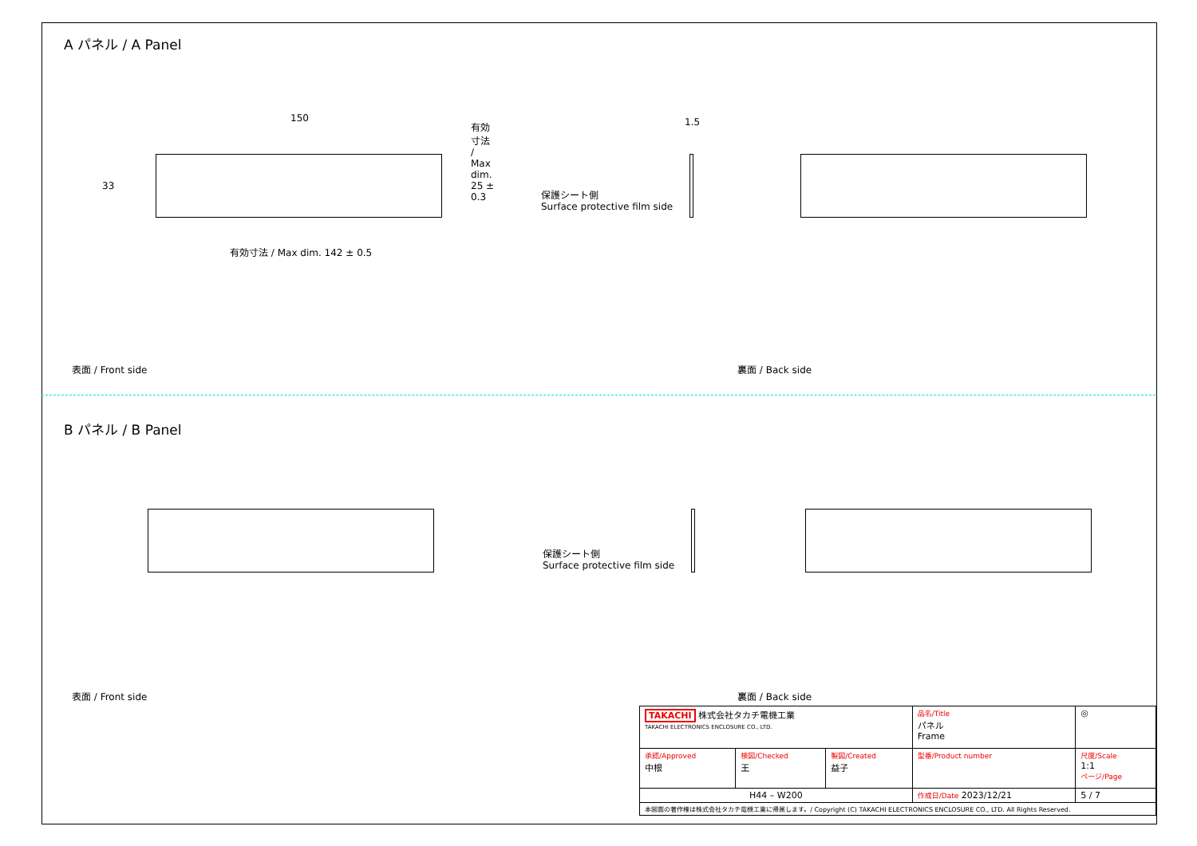A パネル / A Panel
150
33
有効寸法 / Max dim. 142 ± 0.5
有効寸法 / Max dim. 25 ± 0.3
1.5
保護シート側
Surface protective film side
表面 / Front side 裏面 / Back side
B パネル / B Panel
保護シート側
Surface protective film side
表面 / Front side 裏面 / Back side
| TAKACHI 株式会社タカチ電機工業 TAKACHI ELECTRONICS ENCLOSURE CO., LTD. | | | 品名/Title パネル Frame | ◎ |
| 承認/Approved 中根 | 検図/Checked 王 | 製図/Created 益子 | 型番/Product number | 尺度/Scale 1:1 ページ/Page |
| H44 – W200 | | | 作成日/Date 2023/12/21 | 5 / 7 |
| 本図面の著作権は株式会社タカチ電機工業に帰属します。/ Copyright (C) TAKACHI ELECTRONICS ENCLOSURE CO., LTD. All Rights Reserved. | | | | |